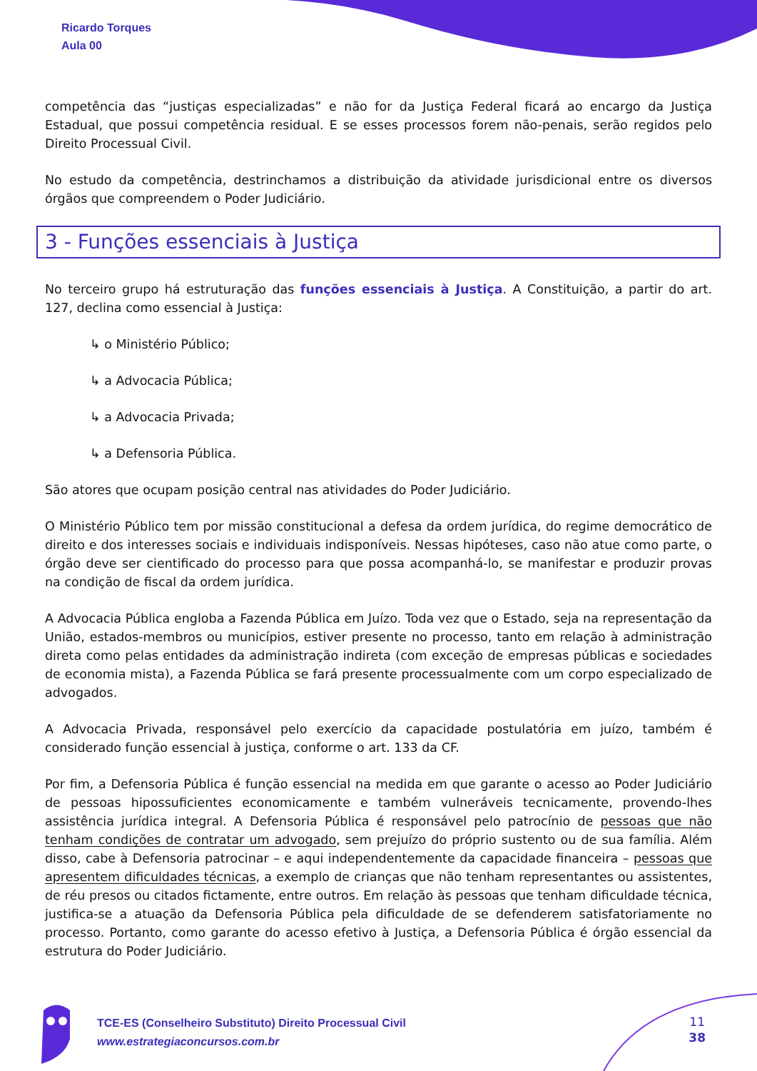Ricardo Torques
Aula 00
competência das “justiças especializadas” e não for da Justiça Federal ficará ao encargo da Justiça Estadual, que possui competência residual. E se esses processos forem não-penais, serão regidos pelo Direito Processual Civil.
No estudo da competência, destrinchamos a distribuição da atividade jurisdicional entre os diversos órgãos que compreendem o Poder Judiciário.
3 - Funções essenciais à Justiça
No terceiro grupo há estruturação das funções essenciais à Justiça. A Constituição, a partir do art. 127, declina como essencial à Justiça:
↳ o Ministério Público;
↳ a Advocacia Pública;
↳ a Advocacia Privada;
↳ a Defensoria Pública.
São atores que ocupam posição central nas atividades do Poder Judiciário.
O Ministério Público tem por missão constitucional a defesa da ordem jurídica, do regime democrático de direito e dos interesses sociais e individuais indisponíveis. Nessas hipóteses, caso não atue como parte, o órgão deve ser cientificado do processo para que possa acompanhá-lo, se manifestar e produzir provas na condição de fiscal da ordem jurídica.
A Advocacia Pública engloba a Fazenda Pública em Juízo. Toda vez que o Estado, seja na representação da União, estados-membros ou municípios, estiver presente no processo, tanto em relação à administração direta como pelas entidades da administração indireta (com exceção de empresas públicas e sociedades de economia mista), a Fazenda Pública se fará presente processualmente com um corpo especializado de advogados.
A Advocacia Privada, responsável pelo exercício da capacidade postulatória em juízo, também é considerado função essencial à justiça, conforme o art. 133 da CF.
Por fim, a Defensoria Pública é função essencial na medida em que garante o acesso ao Poder Judiciário de pessoas hipossuficientes economicamente e também vulneráveis tecnicamente, provendo-lhes assistência jurídica integral. A Defensoria Pública é responsável pelo patrocínio de pessoas que não tenham condições de contratar um advogado, sem prejuízo do próprio sustento ou de sua família. Além disso, cabe à Defensoria patrocinar – e aqui independentemente da capacidade financeira – pessoas que apresentem dificuldades técnicas, a exemplo de crianças que não tenham representantes ou assistentes, de réu presos ou citados fictamente, entre outros. Em relação às pessoas que tenham dificuldade técnica, justifica-se a atuação da Defensoria Pública pela dificuldade de se defenderem satisfatoriamente no processo. Portanto, como garante do acesso efetivo à Justiça, a Defensoria Pública é órgão essencial da estrutura do Poder Judiciário.
TCE-ES (Conselheiro Substituto) Direito Processual Civil
www.estrategiaconcursos.com.br
11
38